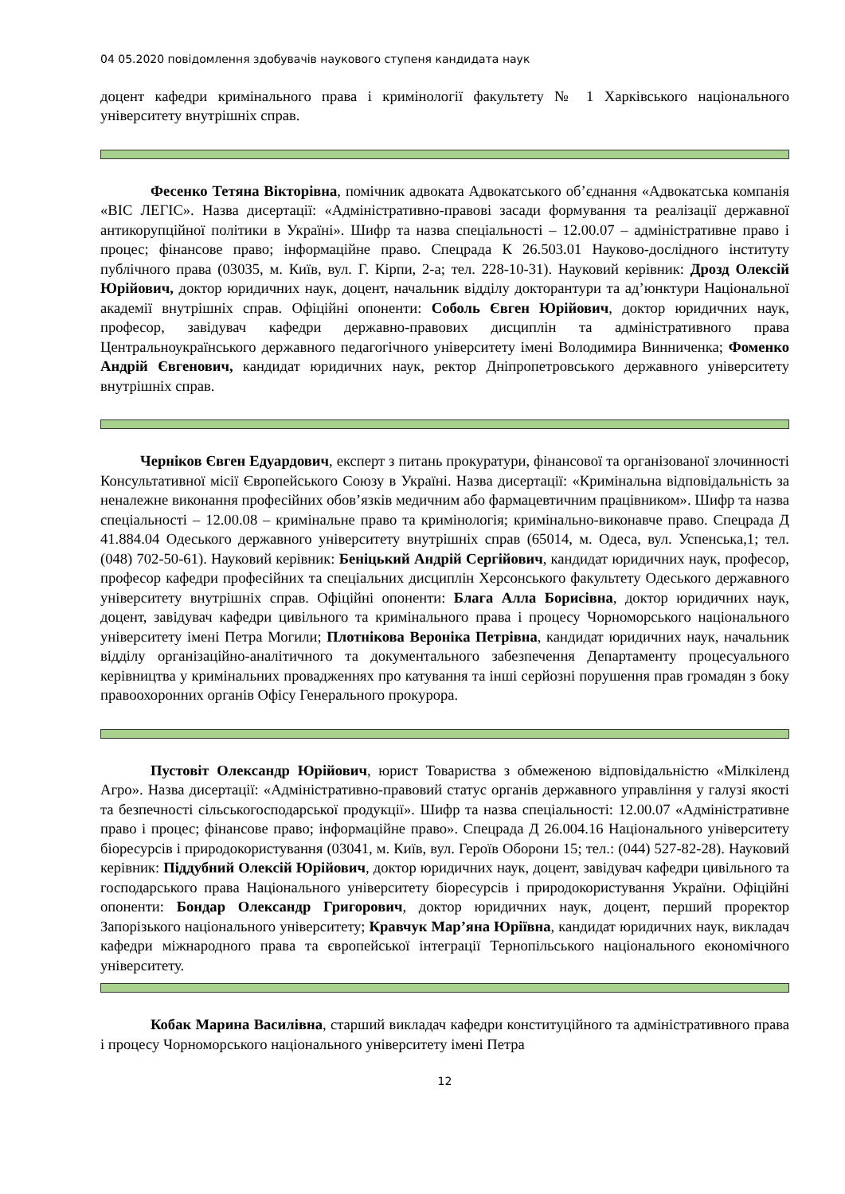04 05.2020 повідомлення здобувачів наукового ступеня кандидата наук
доцент кафедри кримінального права і кримінології факультету № 1 Харківського національного університету внутрішніх справ.
Фесенко Тетяна Вікторівна, помічник адвоката Адвокатського об’єднання «Адвокатська компанія «ВІС ЛЕГІС». Назва дисертації: «Адміністративно-правові засади формування та реалізації державної антикорупційної політики в Україні». Шифр та назва спеціальності – 12.00.07 – адміністративне право і процес; фінансове право; інформаційне право. Спецрада К 26.503.01 Науково-дослідного інституту публічного права (03035, м. Київ, вул. Г. Кірпи, 2-а; тел. 228-10-31). Науковий керівник: Дрозд Олексій Юрійович, доктор юридичних наук, доцент, начальник відділу докторантури та ад’юнктури Національної академії внутрішніх справ. Офіційні опоненти: Соболь Євген Юрійович, доктор юридичних наук, професор, завідувач кафедри державно-правових дисциплін та адміністративного права Центральноукраїнського державного педагогічного університету імені Володимира Винниченка; Фоменко Андрій Євгенович, кандидат юридичних наук, ректор Дніпропетровського державного університету внутрішніх справ.
Черніков Євген Едуардович, експерт з питань прокуратури, фінансової та організованої злочинності Консультативної місії Європейського Союзу в Україні. Назва дисертації: «Кримінальна відповідальність за неналежне виконання професійних обов’язків медичним або фармацевтичним працівником». Шифр та назва спеціальності – 12.00.08 – кримінальне право та кримінологія; кримінально-виконавче право. Спецрада Д 41.884.04 Одеського державного університету внутрішніх справ (65014, м. Одеса, вул. Успенська,1; тел. (048) 702-50-61). Науковий керівник: Беніцький Андрій Сергійович, кандидат юридичних наук, професор, професор кафедри професійних та спеціальних дисциплін Херсонського факультету Одеського державного університету внутрішніх справ. Офіційні опоненти: Блага Алла Борисівна, доктор юридичних наук, доцент, завідувач кафедри цивільного та кримінального права і процесу Чорноморського національного університету імені Петра Могили; Плотнікова Вероніка Петрівна, кандидат юридичних наук, начальник відділу організаційно-аналітичного та документального забезпечення Департаменту процесуального керівництва у кримінальних провадженнях про катування та інші серйозні порушення прав громадян з боку правоохоронних органів Офісу Генерального прокурора.
Пустовіт Олександр Юрійович, юрист Товариства з обмеженою відповідальністю «Мілкіленд Агро». Назва дисертації: «Адміністративно-правовий статус органів державного управління у галузі якості та безпечності сільськогосподарської продукції». Шифр та назва спеціальності: 12.00.07 «Адміністративне право і процес; фінансове право; інформаційне право». Спецрада Д 26.004.16 Національного університету біоресурсів і природокористування (03041, м. Київ, вул. Героїв Оборони 15; тел.: (044) 527-82-28). Науковий керівник: Піддубний Олексій Юрійович, доктор юридичних наук, доцент, завідувач кафедри цивільного та господарського права Національного університету біоресурсів і природокористування України. Офіційні опоненти: Бондар Олександр Григорович, доктор юридичних наук, доцент, перший проректор Запорізького національного університету; Кравчук Мар’яна Юріївна, кандидат юридичних наук, викладач кафедри міжнародного права та європейської інтеграції Тернопільського національного економічного університету.
Кобак Марина Василівна, старший викладач кафедри конституційного та адміністративного права і процесу Чорноморського національного університету імені Петра
12